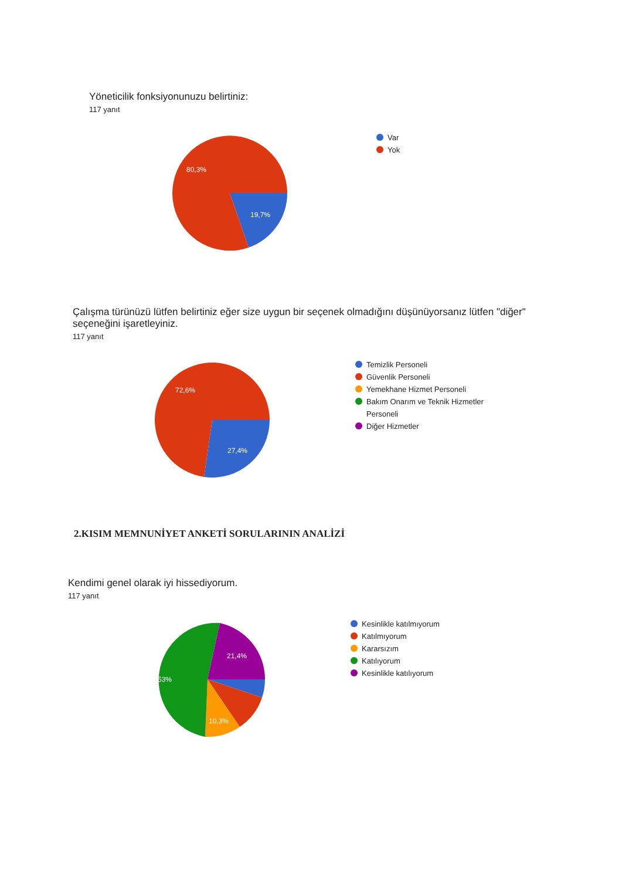Yöneticilik fonksiyonunuzu belirtiniz:
117 yanıt
80,3%
19,7%
Var
Yok
Çalışma türünüzü lütfen belirtiniz eğer size uygun bir seçenek olmadığını düşünüyorsanız lütfen "diğer" seçeneğini işaretleyiniz.
117 yanıt
72,6%
27,4%
Temizlik Personeli
Güvenlik Personeli
Yemekhane Hizmet Personeli
Bakım Onarım ve Teknik Hizmetler Personeli
Diğer Hizmetler
2.KISIM MEMNUNİYET ANKETİ SORULARININ ANALİZİ
Kendimi genel olarak iyi hissediyorum.
117 yanıt
53%
21,4%
10,3%
Kesinlikle katılmıyorum
Katılmıyorum
Kararsızım
Katılıyorum
Kesinlikle katılıyorum